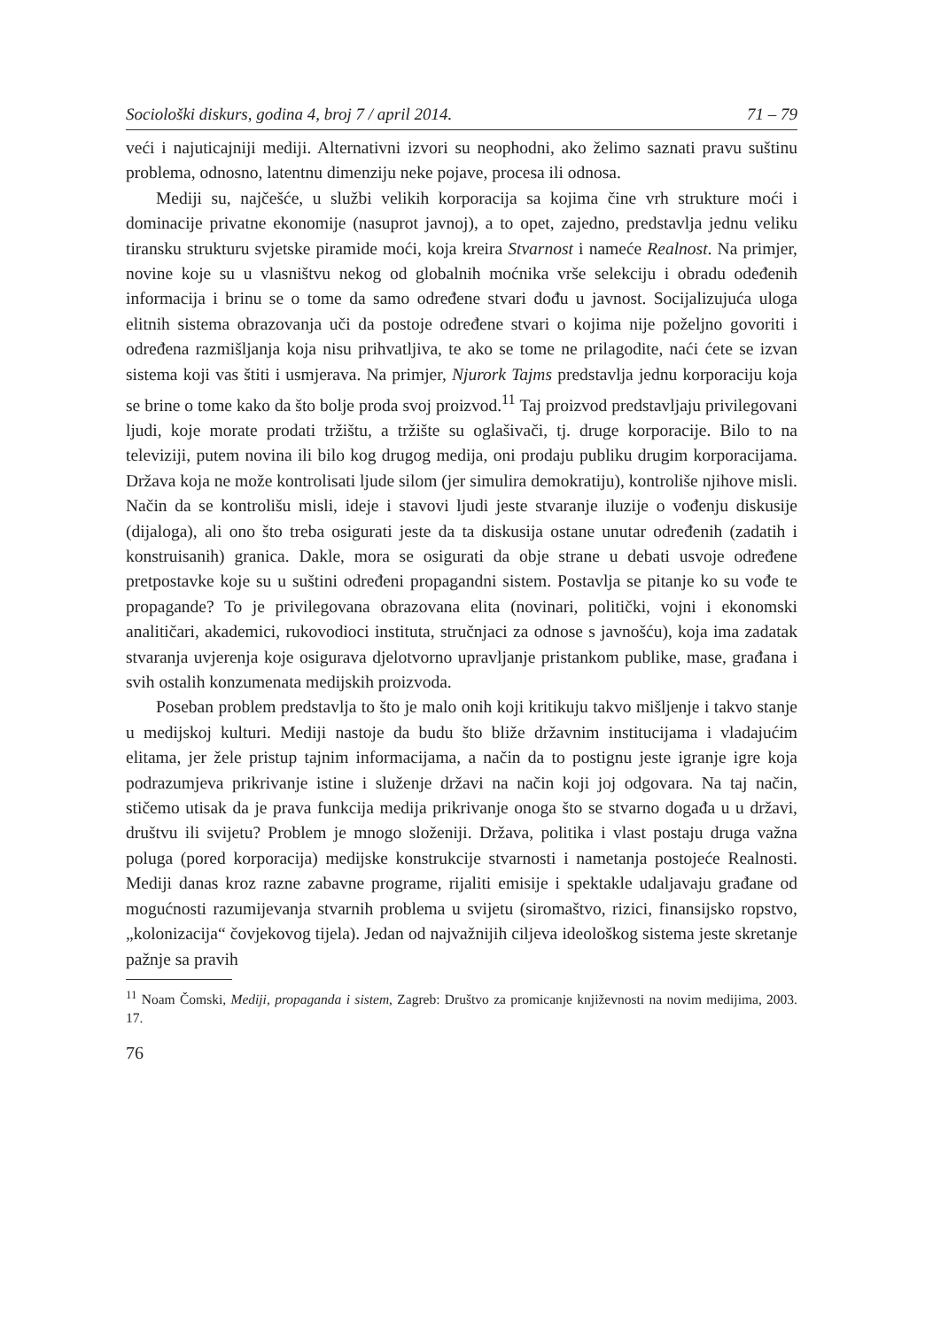Sociološki diskurs, godina 4, broj 7 / april 2014. 71 – 79
veći i najuticajniji mediji. Alternativni izvori su neophodni, ako želimo saznati pravu suštinu problema, odnosno, latentnu dimenziju neke pojave, procesa ili odnosa.
Mediji su, najčešće, u službi velikih korporacija sa kojima čine vrh strukture moći i dominacije privatne ekonomije (nasuprot javnoj), a to opet, zajedno, predstavlja jednu veliku tiransku strukturu svjetske piramide moći, koja kreira Stvarnost i nameće Realnost. Na primjer, novine koje su u vlasništvu nekog od globalnih moćnika vrše selekciju i obradu odeđenih informacija i brinu se o tome da samo određene stvari dođu u javnost. Socijalizujuća uloga elitnih sistema obrazovanja uči da postoje određene stvari o kojima nije poželjno govoriti i određena razmišljanja koja nisu prihvatljiva, te ako se tome ne prilagodite, naći ćete se izvan sistema koji vas štiti i usmjerava. Na primjer, Njurork Tajms predstavlja jednu korporaciju koja se brine o tome kako da što bolje proda svoj proizvod.<sup>11</sup> Taj proizvod predstavljaju privilegovani ljudi, koje morate prodati tržištu, a tržište su oglašivači, tj. druge korporacije. Bilo to na televiziji, putem novina ili bilo kog drugog medija, oni prodaju publiku drugim korporacijama. Država koja ne može kontrolisati ljude silom (jer simulira demokratiju), kontroliše njihove misli. Način da se kontrolišu misli, ideje i stavovi ljudi jeste stvaranje iluzije o vođenju diskusije (dijaloga), ali ono što treba osigurati jeste da ta diskusija ostane unutar određenih (zadatih i konstruisanih) granica. Dakle, mora se osigurati da obje strane u debati usvoje određene pretpostavke koje su u suštini određeni propagandni sistem. Postavlja se pitanje ko su vođe te propagande? To je privilegovana obrazovana elita (novinari, politički, vojni i ekonomski analitičari, akademici, rukovodioci instituta, stručnjaci za odnose s javnošću), koja ima zadatak stvaranja uvjerenja koje osigurava djelotvorno upravljanje pristankom publike, mase, građana i svih ostalih konzumenata medijskih proizvoda.
Poseban problem predstavlja to što je malo onih koji kritikuju takvo mišljenje i takvo stanje u medijskoj kulturi. Mediji nastoje da budu što bliže državnim institucijama i vladajućim elitama, jer žele pristup tajnim informacijama, a način da to postignu jeste igranje igre koja podrazumjeva prikrivanje istine i služenje državi na način koji joj odgovara. Na taj način, stičemo utisak da je prava funkcija medija prikrivanje onoga što se stvarno događa u u državi, društvu ili svijetu? Problem je mnogo složeniji. Država, politika i vlast postaju druga važna poluga (pored korporacija) medijske konstrukcije stvarnosti i nametanja postojeće Realnosti. Mediji danas kroz razne zabavne programe, rijaliti emisije i spektakle udaljavaju građane od mogućnosti razumijevanja stvarnih problema u svijetu (siromaštvo, rizici, finansijsko ropstvo, „kolonizacija“ čovjekovog tijela). Jedan od najvažnijih ciljeva ideološkog sistema jeste skretanje pažnje sa pravih
<sup>11</sup> Noam Čomski, Mediji, propaganda i sistem, Zagreb: Društvo za promicanje književnosti na novim medijima, 2003. 17.
76